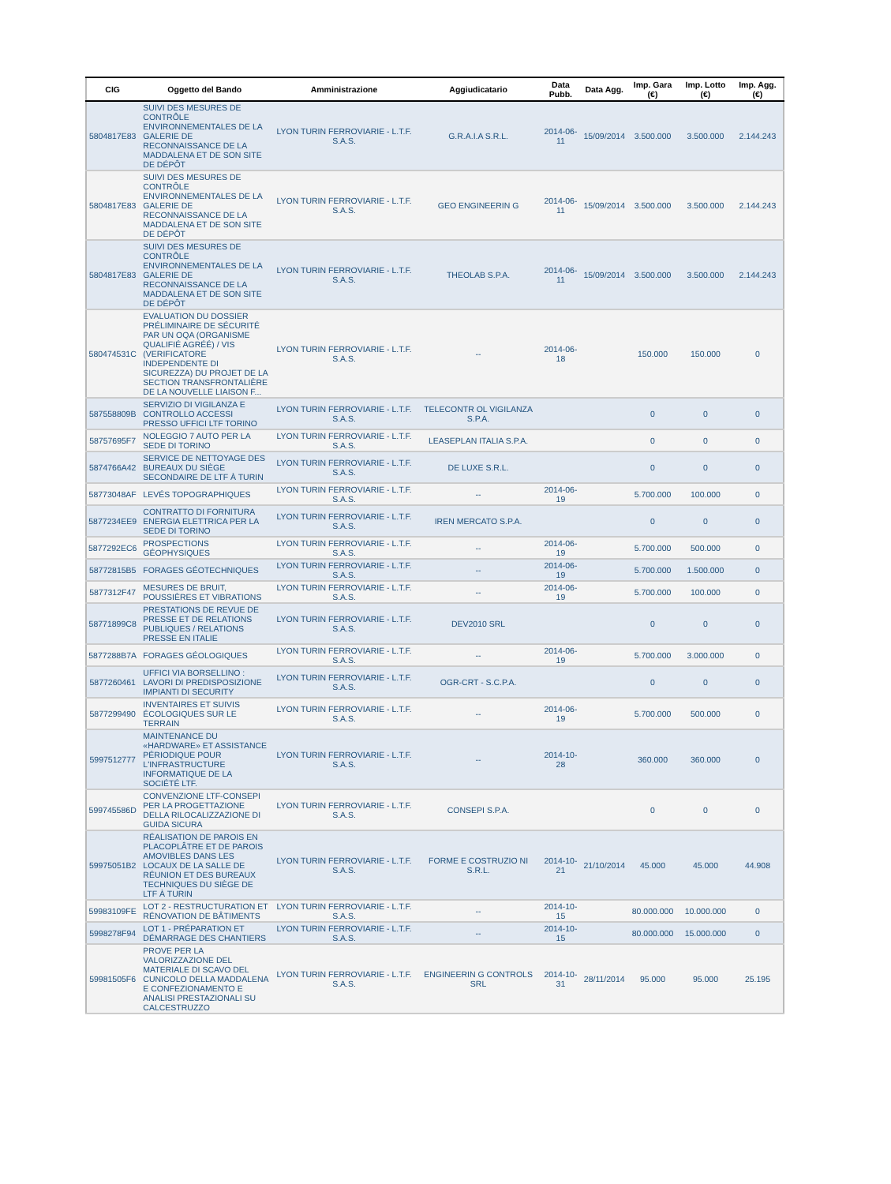| CIG | Oggetto del Bando | Amministrazione | Aggiudicatario | Data Pubb. | Data Agg. | Imp. Gara (€) | Imp. Lotto (€) | Imp. Agg. (€) |
| --- | --- | --- | --- | --- | --- | --- | --- | --- |
| 5804817E83 | SUIVI DES MESURES DE CONTRÔLE ENVIRONNEMENTALES DE LA GALERIE DE RECONNAISSANCE DE LA MADDALENA ET DE SON SITE DE DÉPÔT | LYON TURIN FERROVIARIE - L.T.F. S.A.S. | G.R.A.I.A S.R.L. | 2014-06-11 | 15/09/2014 | 3.500.000 | 3.500.000 | 2.144.243 |
| 5804817E83 | SUIVI DES MESURES DE CONTRÔLE ENVIRONNEMENTALES DE LA GALERIE DE RECONNAISSANCE DE LA MADDALENA ET DE SON SITE DE DÉPÔT | LYON TURIN FERROVIARIE - L.T.F. S.A.S. | GEO ENGINEERIN G | 2014-06-11 | 15/09/2014 | 3.500.000 | 3.500.000 | 2.144.243 |
| 5804817E83 | SUIVI DES MESURES DE CONTRÔLE ENVIRONNEMENTALES DE LA GALERIE DE RECONNAISSANCE DE LA MADDALENA ET DE SON SITE DE DÉPÔT | LYON TURIN FERROVIARIE - L.T.F. S.A.S. | THEOLAB S.P.A. | 2014-06-11 | 15/09/2014 | 3.500.000 | 3.500.000 | 2.144.243 |
| 580474531C | EVALUATION DU DOSSIER PRÉLIMINAIRE DE SÉCURITÉ PAR UN OQA (ORGANISME QUALIFIÉ AGRÉÉ) / VIS (VERIFICATORE INDEPENDENTE DI SICUREZZA) DU PROJET DE LA SECTION TRANSFRONTALIÈRE DE LA NOUVELLE LIAISON F... | LYON TURIN FERROVIARIE - L.T.F. S.A.S. | -- | 2014-06-18 | | 150.000 | 150.000 | 0 |
| 587558809B | SERVIZIO DI VIGILANZA E CONTROLLO ACCESSI PRESSO UFFICI LTF TORINO | LYON TURIN FERROVIARIE - L.T.F. S.A.S. | TELECONTR OL VIGILANZA S.P.A. | | | 0 | 0 | 0 |
| 58757695F7 | NOLEGGIO 7 AUTO PER LA SEDE DI TORINO | LYON TURIN FERROVIARIE - L.T.F. S.A.S. | LEASEPLAN ITALIA S.P.A. | | | 0 | 0 | 0 |
| 5874766A42 | SERVICE DE NETTOYAGE DES BUREAUX DU SIÈGE SECONDAIRE DE LTF À TURIN | LYON TURIN FERROVIARIE - L.T.F. S.A.S. | DE LUXE S.R.L. | | | 0 | 0 | 0 |
| 58773048AF | LEVÉS TOPOGRAPHIQUES | LYON TURIN FERROVIARIE - L.T.F. S.A.S. | -- | 2014-06-19 | | 5.700.000 | 100.000 | 0 |
| 5877234EE9 | CONTRATTO DI FORNITURA ENERGIA ELETTRICA PER LA SEDE DI TORINO | LYON TURIN FERROVIARIE - L.T.F. S.A.S. | IREN MERCATO S.P.A. | | | 0 | 0 | 0 |
| 5877292EC6 | PROSPECTIONS GÉOPHYSIQUES | LYON TURIN FERROVIARIE - L.T.F. S.A.S. | -- | 2014-06-19 | | 5.700.000 | 500.000 | 0 |
| 58772815B5 | FORAGES GÉOTECHNIQUES | LYON TURIN FERROVIARIE - L.T.F. S.A.S. | -- | 2014-06-19 | | 5.700.000 | 1.500.000 | 0 |
| 5877312F47 | MESURES DE BRUIT, POUSSIÈRES ET VIBRATIONS | LYON TURIN FERROVIARIE - L.T.F. S.A.S. | -- | 2014-06-19 | | 5.700.000 | 100.000 | 0 |
| 58771899C8 | PRESTATIONS DE REVUE DE PRESSE ET DE RELATIONS PUBLIQUES / RELATIONS PRESSE EN ITALIE | LYON TURIN FERROVIARIE - L.T.F. S.A.S. | DEV2010 SRL | | | 0 | 0 | 0 |
| 5877288B7A | FORAGES GÉOLOGIQUES | LYON TURIN FERROVIARIE - L.T.F. S.A.S. | -- | 2014-06-19 | | 5.700.000 | 3.000.000 | 0 |
| 5877260461 | UFFICI VIA BORSELLINO : LAVORI DI PREDISPOSIZIONE IMPIANTI DI SECURITY | LYON TURIN FERROVIARIE - L.T.F. S.A.S. | OGR-CRT - S.C.P.A. | | | 0 | 0 | 0 |
| 5877299490 | INVENTAIRES ET SUIVIS ÉCOLOGIQUES SUR LE TERRAIN | LYON TURIN FERROVIARIE - L.T.F. S.A.S. | -- | 2014-06-19 | | 5.700.000 | 500.000 | 0 |
| 5997512777 | MAINTENANCE DU «HARDWARE» ET ASSISTANCE PÉRIODIQUE POUR L'INFRASTRUCTURE INFORMATIQUE DE LA SOCIÉTÉ LTF. | LYON TURIN FERROVIARIE - L.T.F. S.A.S. | -- | 2014-10-28 | | 360.000 | 360.000 | 0 |
| 599745586D | CONVENZIONE LTF-CONSEPI PER LA PROGETTAZIONE DELLA RILOCALIZZAZIONE DI GUIDA SICURA | LYON TURIN FERROVIARIE - L.T.F. S.A.S. | CONSEPI S.P.A. | | | 0 | 0 | 0 |
| 59975051B2 | RÉALISATION DE PAROIS EN PLACOPLÂTRE ET DE PAROIS AMOVIBLES DANS LES LOCAUX DE LA SALLE DE RÉUNION ET DES BUREAUX TECHNIQUES DU SIÈGE DE LTF À TURIN | LYON TURIN FERROVIARIE - L.T.F. S.A.S. | FORME E COSTRUZIO NI S.R.L. | 2014-10-21 | 21/10/2014 | 45.000 | 45.000 | 44.908 |
| 59983109FE | LOT 2 - RESTRUCTURATION ET RÉNOVATION DE BÂTIMENTS | LYON TURIN FERROVIARIE - L.T.F. S.A.S. | -- | 2014-10-15 | | 80.000.000 | 10.000.000 | 0 |
| 5998278F94 | LOT 1 - PRÉPARATION ET DÉMARRAGE DES CHANTIERS | LYON TURIN FERROVIARIE - L.T.F. S.A.S. | -- | 2014-10-15 | | 80.000.000 | 15.000.000 | 0 |
| 59981505F6 | PROVE PER LA VALORIZZAZIONE DEL MATERIALE DI SCAVO DEL CUNICOLO DELLA MADDALENA E CONFEZIONAMENTO E ANALISI PRESTAZIONALI SU CALCESTRUZZO | LYON TURIN FERROVIARIE - L.T.F. S.A.S. | ENGINEERIN G CONTROLS SRL | 2014-10-31 | 28/11/2014 | 95.000 | 95.000 | 25.195 |